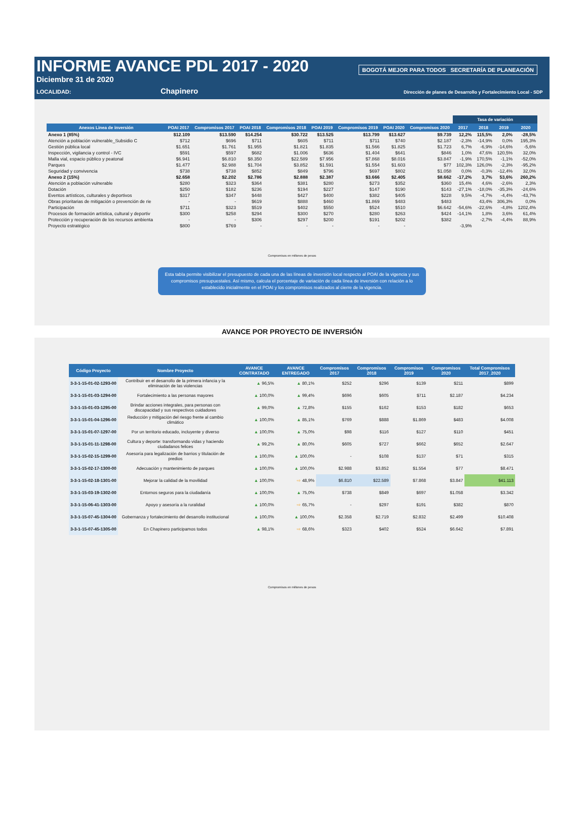INFORME AVANCE PDL 2017 - 2020
Diciembre 31 de 2020
BOGOTÁ MEJOR PARA TODOS SECRETARÍA DE PLANEACIÓN
LOCALIDAD: Chapinero Dirección de planes de Desarrollo y Fortalecimiento Local - SDP
| | | | | | | | | | Tasa de variación | | | |
| --- | --- | --- | --- | --- | --- | --- | --- | --- | --- | --- | --- | --- |
| Anexos Linea de inversión | POAI 2017 | Compromisos 2017 | POAI 2018 | Compromisos 2018 | POAI 2019 | Compromisos 2019 | POAI 2020 | Compromisos 2020 | 2017 | 2018 | 2019 | 2020 |
| Anexo 1 (85%) | $12.109 | $13.590 | $14.254 | $30.722 | $13.525 | $13.799 | $13.627 | $9.739 | 12,2% | 115,5% | 2,0% | -28,5% |
| Atención a población vulnerable_Subsidio C | $712 | $696 | $711 | $605 | $711 | $711 | $740 | $2.187 | -2,3% | -14,9% | 0,0% | 195,3% |
| Gestión pública local | $1.651 | $1.761 | $1.955 | $1.821 | $1.835 | $1.566 | $1.825 | $1.723 | 6,7% | -6,9% | -14,6% | -5,6% |
| Inspección, vigilancia y control - IVC | $591 | $597 | $682 | $1.006 | $636 | $1.404 | $641 | $846 | 1,0% | 47,6% | 120,5% | 32,0% |
| Malla vial, espacio público y peatonal | $6.941 | $6.810 | $8.350 | $22.589 | $7.956 | $7.868 | $8.016 | $3.847 | -1,9% | 170,5% | -1,1% | -52,0% |
| Parques | $1.477 | $2.988 | $1.704 | $3.852 | $1.591 | $1.554 | $1.603 | $77 | 102,3% | 126,0% | -2,3% | -95,2% |
| Seguridad y convivencia | $738 | $738 | $852 | $849 | $796 | $697 | $802 | $1.058 | 0,0% | -0,3% | -12,4% | 32,0% |
| Anexo 2 (15%) | $2.658 | $2.202 | $2.786 | $2.888 | $2.387 | $3.666 | $2.405 | $8.662 | -17,2% | 3,7% | 53,6% | 260,2% |
| Atención a población vulnerable | $280 | $323 | $364 | $381 | $280 | $273 | $352 | $360 | 15,4% | 4,6% | -2,6% | 2,3% |
| Dotación | $250 | $182 | $236 | $194 | $227 | $147 | $190 | $143 | -27,1% | -18,0% | -35,3% | -24,6% |
| Eventos artísticos, culturales y deportivos | $317 | $347 | $448 | $427 | $400 | $382 | $405 | $228 | 9,5% | -4,7% | -4,4% | -43,7% |
| Obras prioritarias de mitigación o prevención de rie | - | - | $619 | $888 | $460 | $1.869 | $483 | $483 | | 43,4% | 306,3% | 0,0% |
| Participación | $711 | $323 | $519 | $402 | $550 | $524 | $510 | $6.642 | -54,6% | -22,6% | -4,8% | 1202,4% |
| Procesos de formación artística, cultural y deportiv | $300 | $258 | $294 | $300 | $270 | $280 | $263 | $424 | -14,1% | 1,8% | 3,6% | 61,4% |
| Protección y recuperación de los recursos ambienta | - | - | $306 | $297 | $200 | $191 | $202 | $382 | | -2,7% | -4,4% | 88,9% |
| Proyecto estratégico | $800 | $769 | - | - | - | - | - | | -3,9% | | | |
Compromisos en millones de pesos
Esta tabla permite visibilizar el presupuesto de cada una de las líneas de inversión local respecto al POAI de la vigencia y sus compromisos presupuestales. Así mismo, calcula el porcentaje de variación de cada línea de inversión con relación a lo establecido inicialmente en el POAI y los compromisos realizados al cierre de la vigencia.
AVANCE POR PROYECTO DE INVERSIÓN
| Código Proyecto | Nombre Proyecto | AVANCE CONTRATADO | AVANCE ENTREGADO | Compromisos 2017 | Compromisos 2018 | Compromisos 2019 | Compromisos 2020 | Total Compromisos 2017_2020 |
| --- | --- | --- | --- | --- | --- | --- | --- | --- |
| 3-3-1-15-01-02-1293-00 | Contribuir en el desarrollo de la primera infancia y la eliminación de las violencias | ▲ 96,5% | ▲ 80,1% | $252 | $296 | $139 | $211 | $899 |
| 3-3-1-15-01-03-1294-00 | Fortalecimiento a las personas mayores | ▲ 100,0% | ▲ 99,4% | $696 | $605 | $711 | $2.187 | $4.234 |
| 3-3-1-15-01-03-1295-00 | Brindar acciones integrales, para personas con discapacidad y sus respectivos cuidadores | ▲ 99,0% | ▲ 72,8% | $155 | $162 | $153 | $182 | $653 |
| 3-3-1-15-01-04-1296-00 | Reducción y mitigación del riesgo frente al cambio climático | ▲ 100,0% | ▲ 85,1% | $769 | $888 | $1.869 | $483 | $4.008 |
| 3-3-1-15-01-07-1297-00 | Por un territorio educado, incluyente y diverso | ▲ 100,0% | ▲ 75,0% | $98 | $116 | $127 | $110 | $451 |
| 3-3-1-15-01-11-1298-00 | Cultura y deporte: transformando vidas y haciendo ciudadanos felices | ▲ 99,2% | ▲ 80,0% | $605 | $727 | $662 | $652 | $2.647 |
| 3-3-1-15-02-15-1299-00 | Asesoría para legalización de barrios y titulación de predios | ▲ 100,0% | ▲ 100,0% | - | $108 | $137 | $71 | $315 |
| 3-3-1-15-02-17-1300-00 | Adecuación y mantenimiento de parques | ▲ 100,0% | ▲ 100,0% | $2.988 | $3.852 | $1.554 | $77 | $8.471 |
| 3-3-1-15-02-18-1301-00 | Mejorar la calidad de la movilidad | ▲ 100,0% | ⇨ 48,9% | $6.810 | $22.589 | $7.868 | $3.847 | $41.113 |
| 3-3-1-15-03-19-1302-00 | Entornos seguros para la ciudadanía | ▲ 100,0% | ▲ 75,0% | $738 | $849 | $697 | $1.058 | $3.342 |
| 3-3-1-15-06-41-1303-00 | Apoyo y asesoría a la ruralidad | ▲ 100,0% | ⇨ 65,7% | - | $297 | $191 | $382 | $870 |
| 3-3-1-15-07-45-1304-00 | Gobernanza y fortalecimiento del desarrollo institucional | ▲ 100,0% | ▲ 100,0% | $2.358 | $2.719 | $2.832 | $2.499 | $10.408 |
| 3-3-1-15-07-45-1305-00 | En Chapinero participamos todos | ▲ 98,1% | ⇨ 68,6% | $323 | $402 | $524 | $6.642 | $7.891 |
Compromisos en millones de pesos